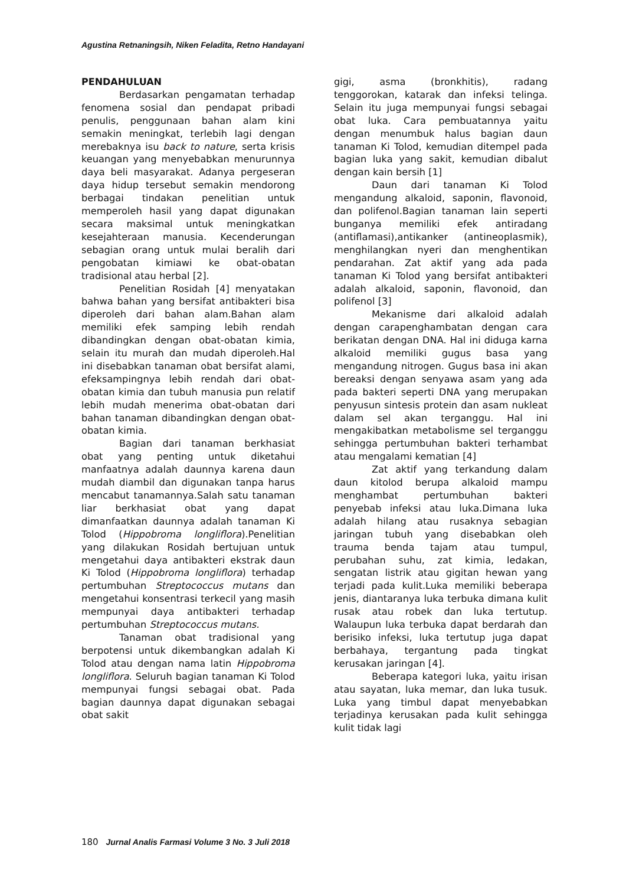Agustina Retnaningsih, Niken Feladita, Retno Handayani
PENDAHULUAN
Berdasarkan pengamatan terhadap fenomena sosial dan pendapat pribadi penulis, penggunaan bahan alam kini semakin meningkat, terlebih lagi dengan merebaknya isu back to nature, serta krisis keuangan yang menyebabkan menurunnya daya beli masyarakat. Adanya pergeseran daya hidup tersebut semakin mendorong berbagai tindakan penelitian untuk memperoleh hasil yang dapat digunakan secara maksimal untuk meningkatkan kesejahteraan manusia. Kecenderungan sebagian orang untuk mulai beralih dari pengobatan kimiawi ke obat-obatan tradisional atau herbal [2].
Penelitian Rosidah [4] menyatakan bahwa bahan yang bersifat antibakteri bisa diperoleh dari bahan alam.Bahan alam memiliki efek samping lebih rendah dibandingkan dengan obat-obatan kimia, selain itu murah dan mudah diperoleh.Hal ini disebabkan tanaman obat bersifat alami, efeksampingnya lebih rendah dari obat-obatan kimia dan tubuh manusia pun relatif lebih mudah menerima obat-obatan dari bahan tanaman dibandingkan dengan obat-obatan kimia.
Bagian dari tanaman berkhasiat obat yang penting untuk diketahui manfaatnya adalah daunnya karena daun mudah diambil dan digunakan tanpa harus mencabut tanamannya.Salah satu tanaman liar berkhasiat obat yang dapat dimanfaatkan daunnya adalah tanaman Ki Tolod (Hippobroma longliflora).Penelitian yang dilakukan Rosidah bertujuan untuk mengetahui daya antibakteri ekstrak daun Ki Tolod (Hippobroma longliflora) terhadap pertumbuhan Streptococcus mutans dan mengetahui konsentrasi terkecil yang masih mempunyai daya antibakteri terhadap pertumbuhan Streptococcus mutans.
Tanaman obat tradisional yang berpotensi untuk dikembangkan adalah Ki Tolod atau dengan nama latin Hippobroma longliflora. Seluruh bagian tanaman Ki Tolod mempunyai fungsi sebagai obat. Pada bagian daunnya dapat digunakan sebagai obat sakit
gigi, asma (bronkhitis), radang tenggorokan, katarak dan infeksi telinga. Selain itu juga mempunyai fungsi sebagai obat luka. Cara pembuatannya yaitu dengan menumbuk halus bagian daun tanaman Ki Tolod, kemudian ditempel pada bagian luka yang sakit, kemudian dibalut dengan kain bersih [1]
Daun dari tanaman Ki Tolod mengandung alkaloid, saponin, flavonoid, dan polifenol.Bagian tanaman lain seperti bunganya memiliki efek antiradang (antiflamasi),antikanker (antineoplasmik), menghilangkan nyeri dan menghentikan pendarahan. Zat aktif yang ada pada tanaman Ki Tolod yang bersifat antibakteri adalah alkaloid, saponin, flavonoid, dan polifenol [3]
Mekanisme dari alkaloid adalah dengan carapenghambatan dengan cara berikatan dengan DNA. Hal ini diduga karna alkaloid memiliki gugus basa yang mengandung nitrogen. Gugus basa ini akan bereaksi dengan senyawa asam yang ada pada bakteri seperti DNA yang merupakan penyusun sintesis protein dan asam nukleat dalam sel akan terganggu. Hal ini mengakibatkan metabolisme sel terganggu sehingga pertumbuhan bakteri terhambat atau mengalami kematian [4]
Zat aktif yang terkandung dalam daun kitolod berupa alkaloid mampu menghambat pertumbuhan bakteri penyebab infeksi atau luka.Dimana luka adalah hilang atau rusaknya sebagian jaringan tubuh yang disebabkan oleh trauma benda tajam atau tumpul, perubahan suhu, zat kimia, ledakan, sengatan listrik atau gigitan hewan yang terjadi pada kulit.Luka memiliki beberapa jenis, diantaranya luka terbuka dimana kulit rusak atau robek dan luka tertutup. Walaupun luka terbuka dapat berdarah dan berisiko infeksi, luka tertutup juga dapat berbahaya, tergantung pada tingkat kerusakan jaringan [4].
Beberapa kategori luka, yaitu irisan atau sayatan, luka memar, dan luka tusuk. Luka yang timbul dapat menyebabkan terjadinya kerusakan pada kulit sehingga kulit tidak lagi
180 Jurnal Analis Farmasi Volume 3 No. 3 Juli 2018